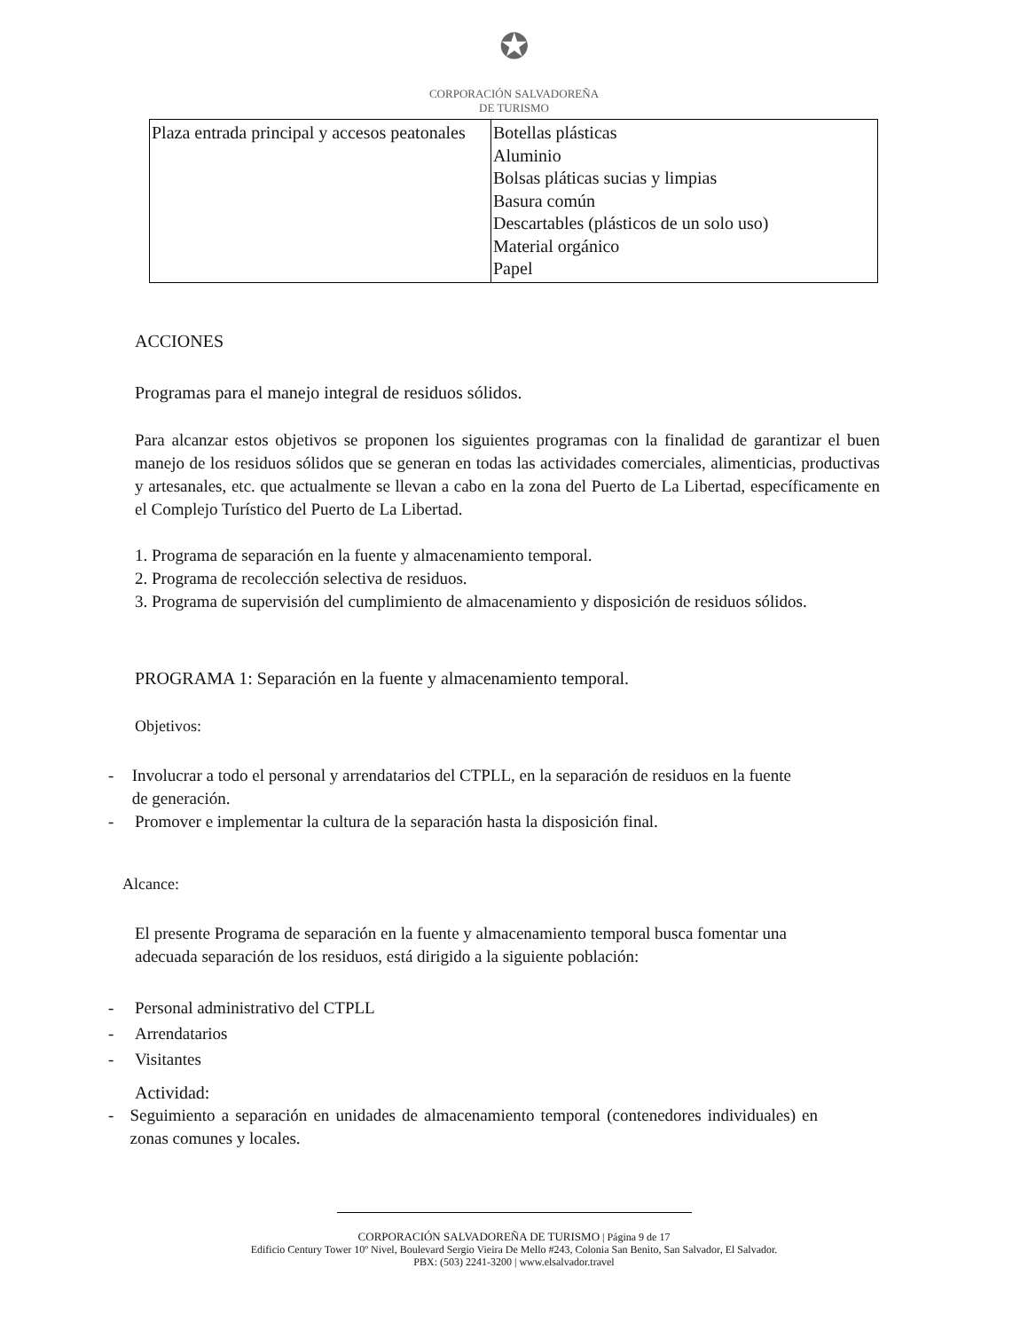✪
CORPORACIÓN SALVADOREÑA
DE TURISMO
| Plaza entrada principal y accesos peatonales | Botellas plásticas Aluminio Bolsas pláticas sucias y limpias Basura común Descartables (plásticos de un solo uso) Material orgánico Papel |
ACCIONES
Programas para el manejo integral de residuos sólidos.
Para alcanzar estos objetivos se proponen los siguientes programas con la finalidad de garantizar el buen manejo de los residuos sólidos que se generan en todas las actividades comerciales, alimenticias, productivas y artesanales, etc. que actualmente se llevan a cabo en la zona del Puerto de La Libertad, específicamente en el Complejo Turístico del Puerto de La Libertad.
1. Programa de separación en la fuente y almacenamiento temporal.
2. Programa de recolección selectiva de residuos.
3. Programa de supervisión del cumplimiento de almacenamiento y disposición de residuos sólidos.
PROGRAMA 1: Separación en la fuente y almacenamiento temporal.
Objetivos:
- Involucrar a todo el personal y arrendatarios del CTPLL, en la separación de residuos en la fuente de generación.
- Promover e implementar la cultura de la separación hasta la disposición final.
Alcance:
El presente Programa de separación en la fuente y almacenamiento temporal busca fomentar una adecuada separación de los residuos, está dirigido a la siguiente población:
- Personal administrativo del CTPLL
- Arrendatarios
- Visitantes
Actividad:
- Seguimiento a separación en unidades de almacenamiento temporal (contenedores individuales) en zonas comunes y locales.
CORPORACIÓN SALVADOREÑA DE TURISMO | Página 9 de 17
Edificio Century Tower 10º Nivel, Boulevard Sergio Vieira De Mello #243, Colonia San Benito, San Salvador, El Salvador.
PBX: (503) 2241-3200 | www.elsalvador.travel